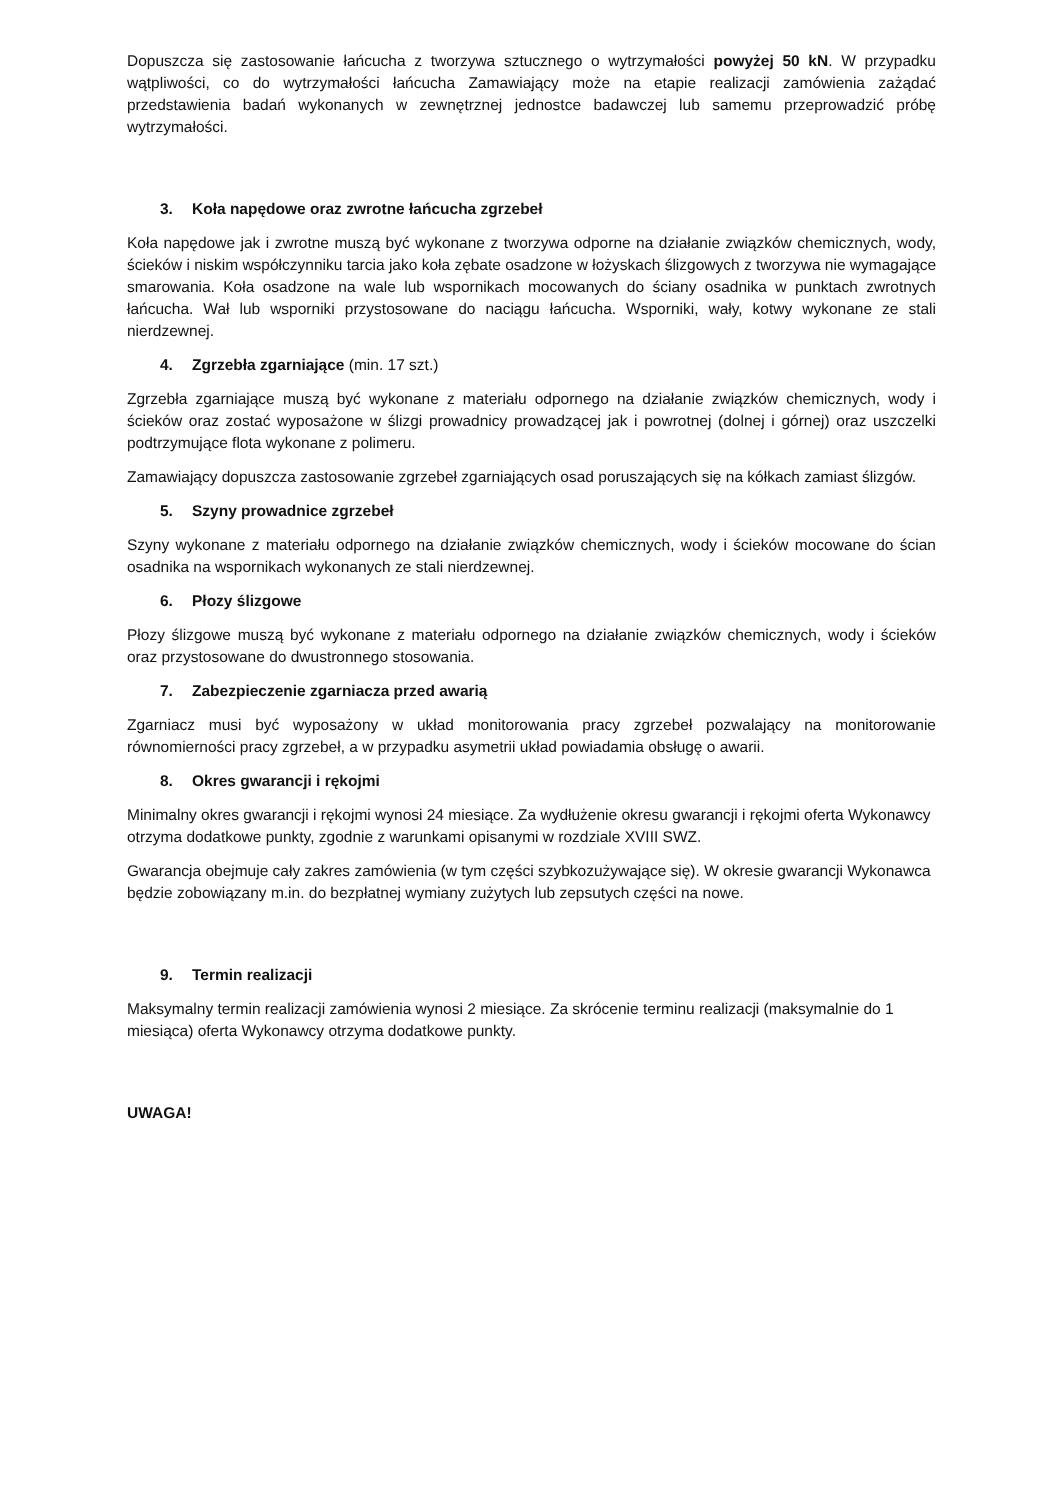Dopuszcza się zastosowanie łańcucha z tworzywa sztucznego o wytrzymałości powyżej 50 kN. W przypadku wątpliwości, co do wytrzymałości łańcucha Zamawiający może na etapie realizacji zamówienia zażądać przedstawienia badań wykonanych w zewnętrznej jednostce badawczej lub samemu przeprowadzić próbę wytrzymałości.
3. Koła napędowe oraz zwrotne łańcucha zgrzebeł
Koła napędowe jak i zwrotne muszą być wykonane z tworzywa odporne na działanie związków chemicznych, wody, ścieków i niskim współczynniku tarcia jako koła zębate osadzone w łożyskach ślizgowych z tworzywa nie wymagające smarowania. Koła osadzone na wale lub wspornikach mocowanych do ściany osadnika w punktach zwrotnych łańcucha. Wał lub wsporniki przystosowane do naciągu łańcucha. Wsporniki, wały, kotwy wykonane ze stali nierdzewnej.
4. Zgrzebła zgarniające (min. 17 szt.)
Zgrzebła zgarniające muszą być wykonane z materiału odpornego na działanie związków chemicznych, wody i ścieków oraz zostać wyposażone w ślizgi prowadnicy prowadzącej jak i powrotnej (dolnej i górnej) oraz uszczelki podtrzymujące flota wykonane z polimeru.
Zamawiający dopuszcza zastosowanie zgrzebeł zgarniających osad poruszających się na kółkach zamiast ślizgów.
5. Szyny prowadnice zgrzebeł
Szyny wykonane z materiału odpornego na działanie związków chemicznych, wody i ścieków mocowane do ścian osadnika na wspornikach wykonanych ze stali nierdzewnej.
6. Płozy ślizgowe
Płozy ślizgowe muszą być wykonane z materiału odpornego na działanie związków chemicznych, wody i ścieków oraz przystosowane do dwustronnego stosowania.
7. Zabezpieczenie zgarniacza przed awarią
Zgarniacz musi być wyposażony w układ monitorowania pracy zgrzebeł pozwalający na monitorowanie równomierności pracy zgrzebeł, a w przypadku asymetrii układ powiadamia obsługę o awarii.
8. Okres gwarancji i rękojmi
Minimalny okres gwarancji i rękojmi wynosi 24 miesiące. Za wydłużenie okresu gwarancji i rękojmi oferta Wykonawcy otrzyma dodatkowe punkty, zgodnie z warunkami opisanymi w rozdziale XVIII SWZ.
Gwarancja obejmuje cały zakres zamówienia (w tym części szybkozużywające się). W okresie gwarancji Wykonawca będzie zobowiązany m.in. do bezpłatnej wymiany zużytych lub zepsutych części na nowe.
9. Termin realizacji
Maksymalny termin realizacji zamówienia wynosi 2 miesiące. Za skrócenie terminu realizacji (maksymalnie do 1 miesiąca) oferta Wykonawcy otrzyma dodatkowe punkty.
UWAGA!